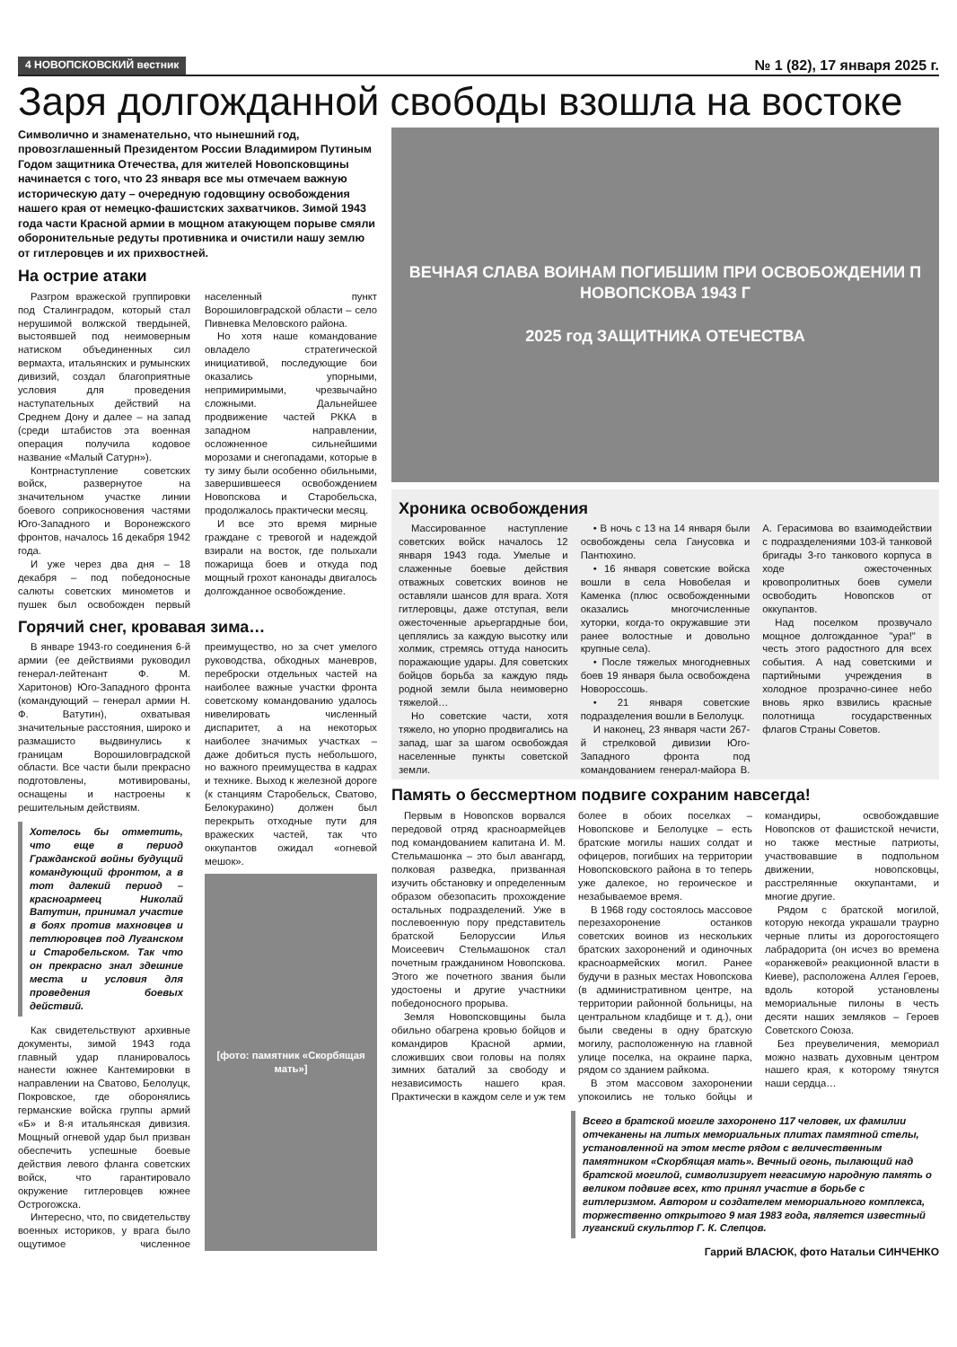4 НОВОПСКОВСКИЙ вестник
№ 1 (82), 17 января 2025 г.
Заря долгожданной свободы взошла на востоке
Символично и знаменательно, что нынешний год, провозглашенный Президентом России Владимиром Путиным Годом защитника Отечества, для жителей Новопсковщины начинается с того, что 23 января все мы отмечаем важную историческую дату – очередную годовщину освобождения нашего края от немецко-фашистских захватчиков. Зимой 1943 года части Красной армии в мощном атакующем порыве смяли оборонительные редуты противника и очистили нашу землю от гитлеровцев и их прихвостней.
На острие атаки
Разгром вражеской группировки под Сталинградом, который стал нерушимой волжской твердыней, выстоявшей под неимоверным натиском объединенных сил вермахта, итальянских и румынских дивизий, создал благоприятные условия для проведения наступательных действий на Среднем Дону и далее – на запад (среди штабистов эта военная операция получила кодовое название «Малый Сатурн»).
Контрнаступление советских войск, развернутое на значительном участке линии боевого соприкосновения частями Юго-Западного и Воронежского фронтов, началось 16 декабря 1942 года.
И уже через два дня – 18 декабря – под победоносные салюты советских минометов и пушек был освобожден первый населенный пункт Ворошиловградской области – село Пивневка Меловского района.
Но хотя наше командование овладело стратегической инициативой, последующие бои оказались упорными, непримиримыми, чрезвычайно сложными. Дальнейшее продвижение частей РККА в западном направлении, осложненное сильнейшими морозами и снегопадами, которые в ту зиму были особенно обильными, завершившееся освобождением Новопскова и Старобельска, продолжалось практически месяц.
И все это время мирные граждане с тревогой и надеждой взирали на восток, где полыхали пожарища боев и откуда под мощный грохот канонады двигалось долгожданное освобождение.
Горячий снег, кровавая зима…
В январе 1943-го соединения 6-й армии (ее действиями руководил генерал-лейтенант Ф. М. Харитонов) Юго-Западного фронта (командующий – генерал армии Н. Ф. Ватутин), охватывая значительные расстояния, широко и размашисто выдвинулись к границам Ворошиловградской области. Все части были прекрасно подготовлены, мотивированы, оснащены и настроены к решительным действиям.
Хотелось бы отметить, что еще в период Гражданской войны будущий командующий фронтом, а в тот далекий период – красноармеец Николай Ватутин, принимал участие в боях против махновцев и петлюровцев под Луганском и Старобельском. Так что он прекрасно знал здешние места и условия для проведения боевых действий.
Как свидетельствуют архивные документы, зимой 1943 года главный удар планировалось нанести южнее Кантемировки в направлении на Сватово, Белолуцк, Покровское, где оборонялись германские войска группы армий «Б» и 8-я итальянская дивизия. Мощный огневой удар был призван обеспечить успешные боевые действия левого фланга советских войск, что гарантировало окружение гитлеровцев южнее Острогожска.
Интересно, что, по свидетельству военных историков, у врага было ощутимое численное преимущество, но за счет умелого руководства, обходных маневров, переброски отдельных частей на наиболее важные участки фронта советскому командованию удалось нивелировать численный диспаритет, а на некоторых наиболее значимых участках – даже добиться пусть небольшого, но важного преимущества в кадрах и технике. Выход к железной дороге (к станциям Старобельск, Сватово, Белокуракино) должен был перекрыть отходные пути для вражеских частей, так что оккупантов ожидал «огневой мешок».
[фото: памятник «Скорбящая мать»]
ВЕЧНАЯ СЛАВА ВОИНАМ ПОГИБШИМ ПРИ ОСВОБОЖДЕНИИ П НОВОПСКОВА 1943 Г
2025 год ЗАЩИТНИКА ОТЕЧЕСТВА
Хроника освобождения
Массированное наступление советских войск началось 12 января 1943 года. Умелые и слаженные боевые действия отважных советских воинов не оставляли шансов для врага. Хотя гитлеровцы, даже отступая, вели ожесточенные арьергардные бои, цеплялись за каждую высотку или холмик, стремясь оттуда наносить поражающие удары. Для советских бойцов борьба за каждую пядь родной земли была неимоверно тяжелой…
Но советские части, хотя тяжело, но упорно продвигались на запад, шаг за шагом освобождая населенные пункты советской земли.
• В ночь с 13 на 14 января были освобождены села Гануcовка и Пантюхино.
• 16 января советские войска вошли в села Новобелая и Каменка (плюс освобожденными оказались многочисленные хуторки, когда-то окружавшие эти ранее волостные и довольно крупные села).
• После тяжелых многодневных боев 19 января была освобождена Новороссошь.
• 21 января советские подразделения вошли в Белолуцк.
И наконец, 23 января части 267-й стрелковой дивизии Юго-Западного фронта под командованием генерал-майора В. А. Герасимова во взаимодействии с подразделениями 103-й танковой бригады 3-го танкового корпуса в ходе ожесточенных кровопролитных боев сумели освободить Новопсков от оккупантов.
Над поселком прозвучало мощное долгожданное "ура!" в честь этого радостного для всех события. А над советскими и партийными учреждения в холодное прозрачно-синее небо вновь ярко взвились красные полотнища государственных флагов Страны Советов.
Память о бессмертном подвиге сохраним навсегда!
Первым в Новопсков ворвался передовой отряд красноармейцев под командованием капитана И. М. Стельмашонка – это был авангард, полковая разведка, призванная изучить обстановку и определенным образом обезопасить прохождение остальных подразделений. Уже в послевоенную пору представитель братской Белоруссии Илья Моисеевич Стельмашонок стал почетным гражданином Новопскова. Этого же почетного звания были удостоены и другие участники победоносного прорыва.
Земля Новопсковщины была обильно обагрена кровью бойцов и командиров Красной армии, сложивших свои головы на полях зимних баталий за свободу и независимость нашего края. Практически в каждом селе и уж тем более в обоих поселках – Новопсковe и Белолуцке – есть братские могилы наших солдат и офицеров, погибших на территории Новопсковского района в то теперь уже далекое, но героическое и незабываемое время.
В 1968 году состоялось массовое перезахоронение останков советских воинов из нескольких братских захоронений и одиночных красноармейских могил. Ранее будучи в разных местах Новопскова (в административном центре, на территории районной больницы, на центральном кладбище и т. д.), они были сведены в одну братскую могилу, расположенную на главной улице поселка, на окраине парка, рядом со зданием райкома.
В этом массовом захоронении упокоились не только бойцы и командиры, освобождавшие Новопсков от фашистской нечисти, но также местные патриоты, участвовавшие в подпольном движении, новопсковцы, расстрелянные оккупантами, и многие другие.
Рядом с братской могилой, которую некогда украшали траурно черные плиты из дорогостоящего лабрадорита (он исчез во времена «оранжевой» реакционной власти в Киеве), расположена Аллея Героев, вдоль которой установлены мемориальные пилоны в честь десяти наших земляков – Героев Советского Союза.
Без преувеличения, мемориал можно назвать духовным центром нашего края, к которому тянутся наши сердца…
Всего в братской могиле захоронено 117 человек, их фамилии отчеканены на литых мемориальных плитах памятной стелы, установленной на этом месте рядом с величественным памятником «Скорбящая мать». Вечный огонь, пылающий над братской могилой, символизирует негасимую народную память о великом подвиге всех, кто принял участие в борьбе с гитлеризмом. Автором и создателем мемориального комплекса, торжественно открытого 9 мая 1983 года, является известный луганский скульптор Г. К. Слепцов.
Гаррий ВЛАСЮК, фото Натальи СИНЧЕНКО